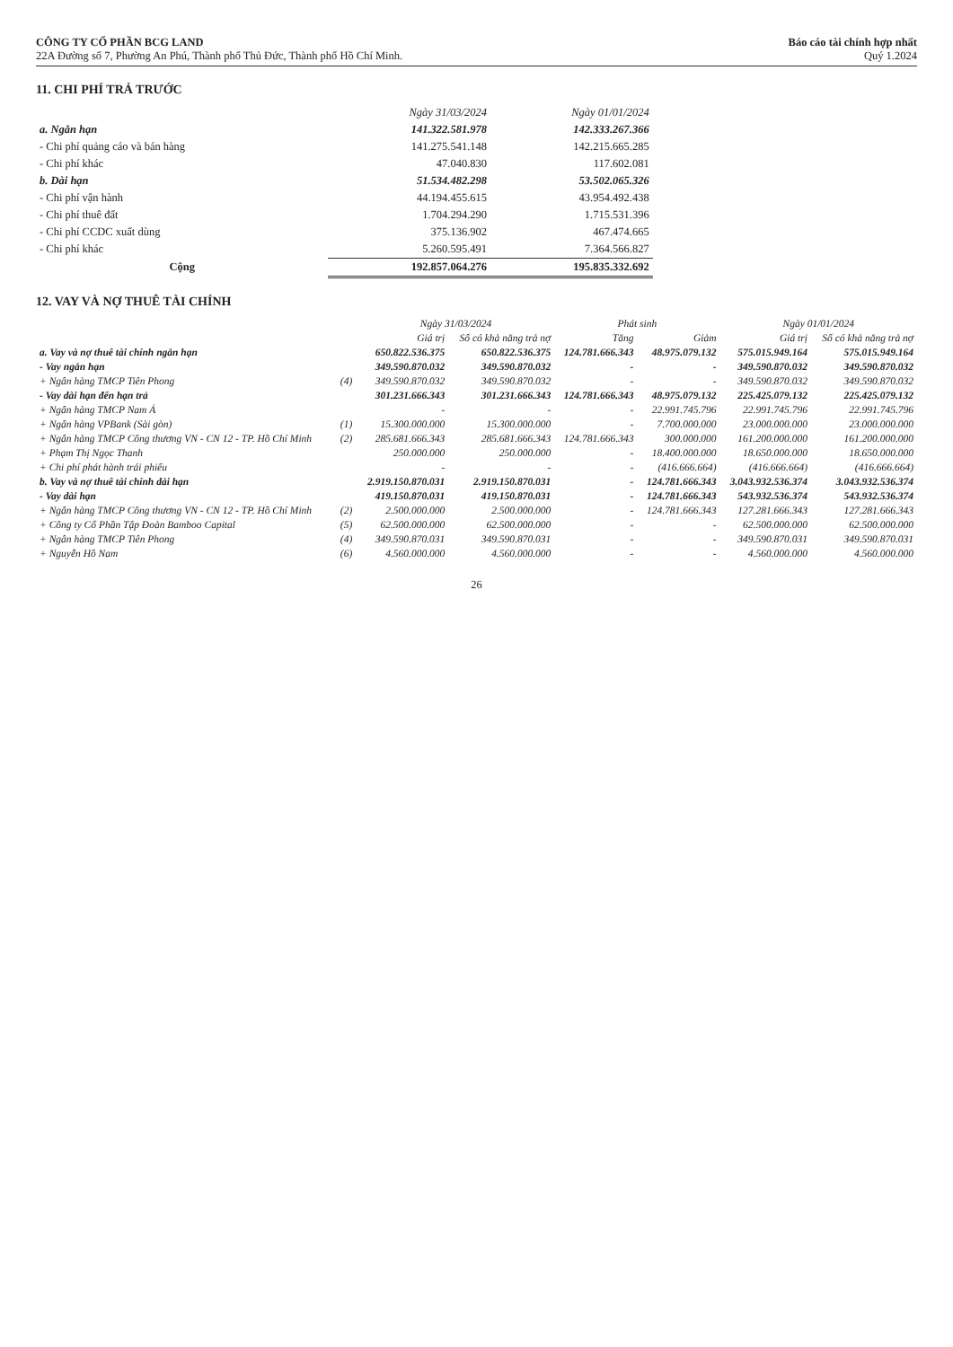CÔNG TY CỔ PHẦN BCG LAND
22A Đường số 7, Phường An Phú, Thành phố Thủ Đức, Thành phố Hồ Chí Minh.
Báo cáo tài chính hợp nhất
Quý 1.2024
11. CHI PHÍ TRẢ TRƯỚC
| | Ngày 31/03/2024 | Ngày 01/01/2024 |
| --- | --- | --- |
| a. Ngắn hạn | 141.322.581.978 | 142.333.267.366 |
| - Chi phí quảng cáo và bán hàng | 141.275.541.148 | 142.215.665.285 |
| - Chi phí khác | 47.040.830 | 117.602.081 |
| b. Dài hạn | 51.534.482.298 | 53.502.065.326 |
| - Chi phí vận hành | 44.194.455.615 | 43.954.492.438 |
| - Chi phí thuê đất | 1.704.294.290 | 1.715.531.396 |
| - Chi phí CCDC xuất dùng | 375.136.902 | 467.474.665 |
| - Chi phí khác | 5.260.595.491 | 7.364.566.827 |
| Cộng | 192.857.064.276 | 195.835.332.692 |
12. VAY VÀ NỢ THUÊ TÀI CHÍNH
| | | Ngày 31/03/2024 | | Phát sinh | | Ngày 01/01/2024 | |
| --- | --- | --- | --- | --- | --- | --- | --- |
| | | Giá trị | Số có khả năng trả nợ | Tăng | Giảm | Giá trị | Số có khả năng trả nợ |
| a. Vay và nợ thuê tài chính ngắn hạn | | 650.822.536.375 | 650.822.536.375 | 124.781.666.343 | 48.975.079.132 | 575.015.949.164 | 575.015.949.164 |
| - Vay ngắn hạn | | 349.590.870.032 | 349.590.870.032 | - | - | 349.590.870.032 | 349.590.870.032 |
| + Ngân hàng TMCP Tiên Phong | (4) | 349.590.870.032 | 349.590.870.032 | - | - | 349.590.870.032 | 349.590.870.032 |
| - Vay dài hạn đến hạn trả | | 301.231.666.343 | 301.231.666.343 | 124.781.666.343 | 48.975.079.132 | 225.425.079.132 | 225.425.079.132 |
| + Ngân hàng TMCP Nam Á | | - | - | - | 22.991.745.796 | 22.991.745.796 | 22.991.745.796 |
| + Ngân hàng VPBank (Sài gòn) | (1) | 15.300.000.000 | 15.300.000.000 | - | 7.700.000.000 | 23.000.000.000 | 23.000.000.000 |
| + Ngân hàng TMCP Công thương VN - CN 12 - TP. Hồ Chí Minh | (2) | 285.681.666.343 | 285.681.666.343 | 124.781.666.343 | 300.000.000 | 161.200.000.000 | 161.200.000.000 |
| + Phạm Thị Ngọc Thanh | | 250.000.000 | 250.000.000 | - | 18.400.000.000 | 18.650.000.000 | 18.650.000.000 |
| + Chi phí phát hành trái phiếu | | - | - | - | (416.666.664) | (416.666.664) | (416.666.664) |
| b. Vay và nợ thuê tài chính dài hạn | | 2.919.150.870.031 | 2.919.150.870.031 | - | 124.781.666.343 | 3.043.932.536.374 | 3.043.932.536.374 |
| - Vay dài hạn | | 419.150.870.031 | 419.150.870.031 | - | 124.781.666.343 | 543.932.536.374 | 543.932.536.374 |
| + Ngân hàng TMCP Công thương VN - CN 12 - TP. Hồ Chí Minh | (2) | 2.500.000.000 | 2.500.000.000 | - | 124.781.666.343 | 127.281.666.343 | 127.281.666.343 |
| + Công ty Cổ Phần Tập Đoàn Bamboo Capital | (5) | 62.500.000.000 | 62.500.000.000 | - | - | 62.500.000.000 | 62.500.000.000 |
| + Ngân hàng TMCP Tiên Phong | (4) | 349.590.870.031 | 349.590.870.031 | - | - | 349.590.870.031 | 349.590.870.031 |
| + Nguyễn Hồ Nam | (6) | 4.560.000.000 | 4.560.000.000 | - | - | 4.560.000.000 | 4.560.000.000 |
26